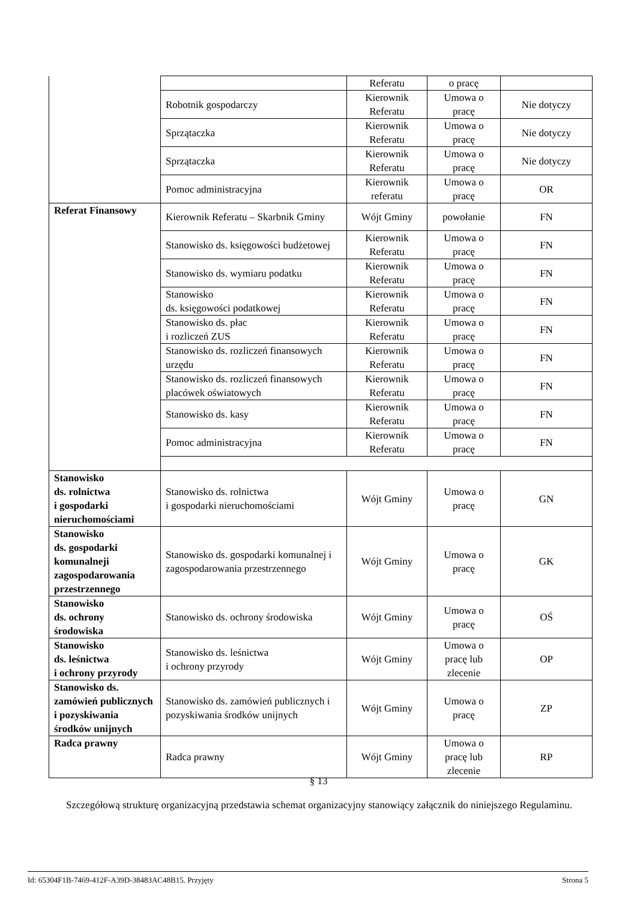| | | Referatu | o pracę | |
| | Robotnik gospodarczy | Kierownik Referatu | Umowa o pracę | Nie dotyczy |
| | Sprzątaczka | Kierownik Referatu | Umowa o pracę | Nie dotyczy |
| | Sprzątaczka | Kierownik Referatu | Umowa o pracę | Nie dotyczy |
| | Pomoc administracyjna | Kierownik referatu | Umowa o pracę | OR |
| Referat Finansowy | Kierownik Referatu – Skarbnik Gminy | Wójt Gminy | powołanie | FN |
| | Stanowisko ds. księgowości budżetowej | Kierownik Referatu | Umowa o pracę | FN |
| | Stanowisko ds. wymiaru podatku | Kierownik Referatu | Umowa o pracę | FN |
| | Stanowisko ds. księgowości podatkowej | Kierownik Referatu | Umowa o pracę | FN |
| | Stanowisko ds. płac i rozliczeń ZUS | Kierownik Referatu | Umowa o pracę | FN |
| | Stanowisko ds. rozliczeń finansowych urzędu | Kierownik Referatu | Umowa o pracę | FN |
| | Stanowisko ds. rozliczeń finansowych placówek oświatowych | Kierownik Referatu | Umowa o pracę | FN |
| | Stanowisko ds. kasy | Kierownik Referatu | Umowa o pracę | FN |
| | Pomoc administracyjna | Kierownik Referatu | Umowa o pracę | FN |
| Stanowisko ds. rolnictwa i gospodarki nieruchomościami | Stanowisko ds. rolnictwa i gospodarki nieruchomościami | Wójt Gminy | Umowa o pracę | GN |
| Stanowisko ds. gospodarki komunalneji zagospodarowania przestrzennego | Stanowisko ds. gospodarki komunalnej i zagospodarowania przestrzennego | Wójt Gminy | Umowa o pracę | GK |
| Stanowisko ds. ochrony środowiska | Stanowisko ds. ochrony środowiska | Wójt Gminy | Umowa o pracę | OŚ |
| Stanowisko ds. leśnictwa i ochrony przyrody | Stanowisko ds. leśnictwa i ochrony przyrody | Wójt Gminy | Umowa o pracę lub zlecenie | OP |
| Stanowisko ds. zamówień publicznych i pozyskiwania środków unijnych | Stanowisko ds. zamówień publicznych i pozyskiwania środków unijnych | Wójt Gminy | Umowa o pracę | ZP |
| Radca prawny | Radca prawny | Wójt Gminy | Umowa o pracę lub zlecenie | RP |
§ 13
Szczegółową strukturę organizacyjną przedstawia schemat organizacyjny stanowiący załącznik do niniejszego Regulaminu.
Id: 65304F1B-7469-412F-A39D-38483AC48B15. Przyjęty Strona 5